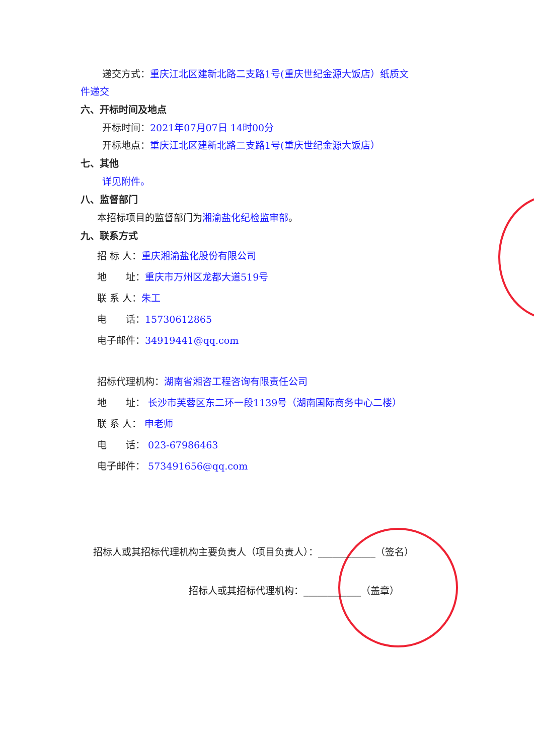递交方式：重庆江北区建新北路二支路1号(重庆世纪金源大饭店）纸质文
件递交
六、开标时间及地点
开标时间：2021年07月07日 14时00分
开标地点：重庆江北区建新北路二支路1号(重庆世纪金源大饭店）
七、其他
详见附件。
八、监督部门
本招标项目的监督部门为湘渝盐化纪检监审部。
九、联系方式
招 标 人：重庆湘渝盐化股份有限公司
地　　址：重庆市万州区龙都大道519号
联 系 人：朱工
电　　话：15730612865
电子邮件：34919441@qq.com
招标代理机构：湖南省湘咨工程咨询有限责任公司
地　　址： 长沙市芙蓉区东二环一段1139号（湖南国际商务中心二楼）
联 系 人： 申老师
电　　话： 023-67986463
电子邮件： 573491656@qq.com
招标人或其招标代理机构主要负责人（项目负责人）：____________（签名）
招标人或其招标代理机构：____________（盖章）